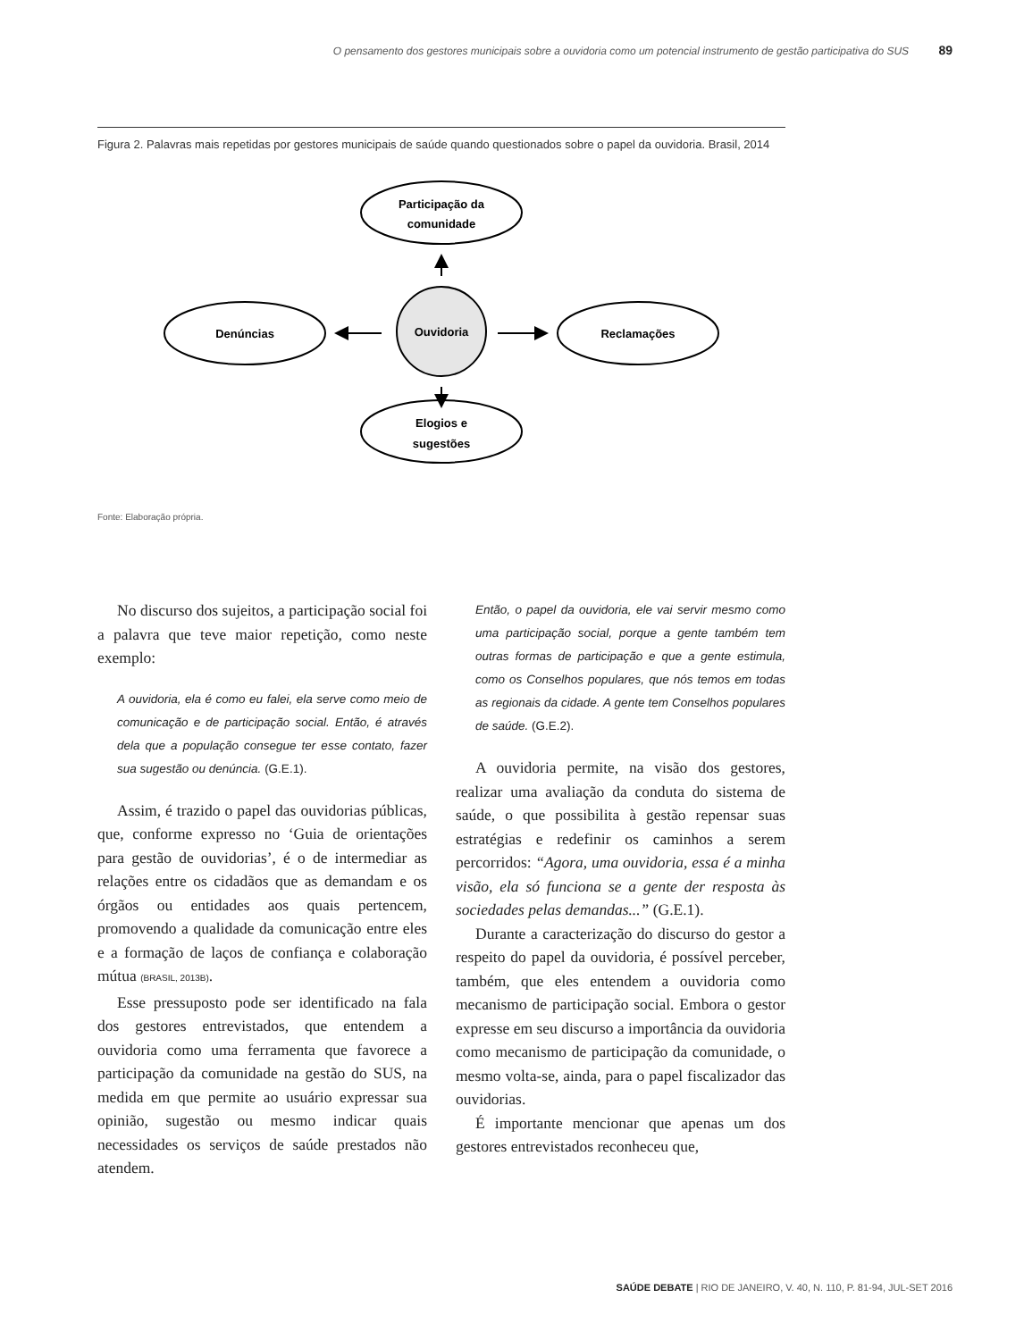O pensamento dos gestores municipais sobre a ouvidoria como um potencial instrumento de gestão participativa do SUS 89
Figura 2. Palavras mais repetidas por gestores municipais de saúde quando questionados sobre o papel da ouvidoria. Brasil, 2014
Participação da
comunidade
Denúncias
Reclamações
Elogios e
sugestões
Ouvidoria
Fonte: Elaboração própria.
No discurso dos sujeitos, a participação social foi a palavra que teve maior repetição, como neste exemplo:
A ouvidoria, ela é como eu falei, ela serve como meio de comunicação e de participação social. Então, é através dela que a população consegue ter esse contato, fazer sua sugestão ou denúncia. (G.E.1).
Assim, é trazido o papel das ouvidorias públicas, que, conforme expresso no ‘Guia de orientações para gestão de ouvidorias’, é o de intermediar as relações entre os cidadãos que as demandam e os órgãos ou entidades aos quais pertencem, promovendo a qualidade da comunicação entre eles e a formação de laços de confiança e colaboração mútua (BRASIL, 2013B).
Esse pressuposto pode ser identificado na fala dos gestores entrevistados, que entendem a ouvidoria como uma ferramenta que favorece a participação da comunidade na gestão do SUS, na medida em que permite ao usuário expressar sua opinião, sugestão ou mesmo indicar quais necessidades os serviços de saúde prestados não atendem.
Então, o papel da ouvidoria, ele vai servir mesmo como uma participação social, porque a gente também tem outras formas de participação e que a gente estimula, como os Conselhos populares, que nós temos em todas as regionais da cidade. A gente tem Conselhos populares de saúde. (G.E.2).
A ouvidoria permite, na visão dos gestores, realizar uma avaliação da conduta do sistema de saúde, o que possibilita à gestão repensar suas estratégias e redefinir os caminhos a serem percorridos: “Agora, uma ouvidoria, essa é a minha visão, ela só funciona se a gente der resposta às sociedades pelas demandas...” (G.E.1).
Durante a caracterização do discurso do gestor a respeito do papel da ouvidoria, é possível perceber, também, que eles entendem a ouvidoria como mecanismo de participação social. Embora o gestor expresse em seu discurso a importância da ouvidoria como mecanismo de participação da comunidade, o mesmo volta-se, ainda, para o papel fiscalizador das ouvidorias.
É importante mencionar que apenas um dos gestores entrevistados reconheceu que,
SAÚDE DEBATE | RIO DE JANEIRO, V. 40, N. 110, P. 81-94, JUL-SET 2016